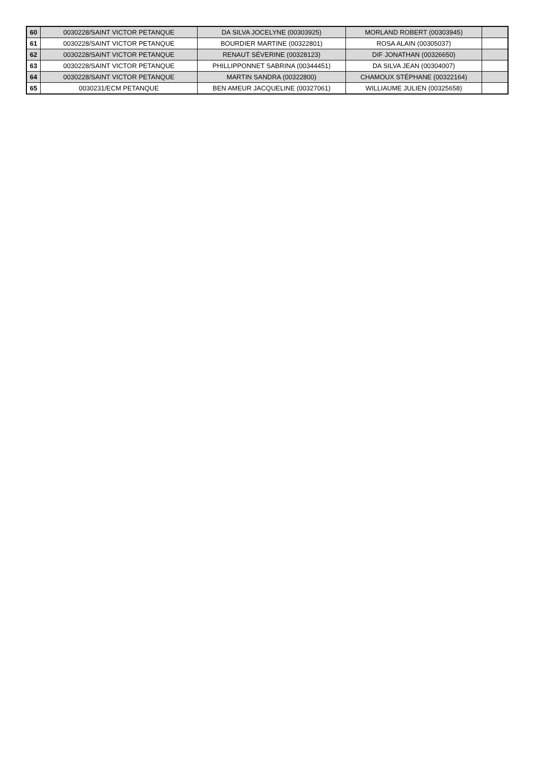| 60 | 0030228/SAINT VICTOR PETANQUE | DA SILVA JOCELYNE (00303925) | MORLAND ROBERT (00303945) | |
| 61 | 0030228/SAINT VICTOR PETANQUE | BOURDIER MARTINE (00322801) | ROSA ALAIN (00305037) | |
| 62 | 0030228/SAINT VICTOR PETANQUE | RENAUT SÉVERINE (00328123) | DIF JONATHAN (00326650) | |
| 63 | 0030228/SAINT VICTOR PETANQUE | PHILLIPPONNET SABRINA (00344451) | DA SILVA JEAN (00304007) | |
| 64 | 0030228/SAINT VICTOR PETANQUE | MARTIN SANDRA (00322800) | CHAMOUX STÉPHANE (00322164) | |
| 65 | 0030231/ECM PETANQUE | BEN AMEUR JACQUELINE (00327061) | WILLIAUME JULIEN (00325658) | |